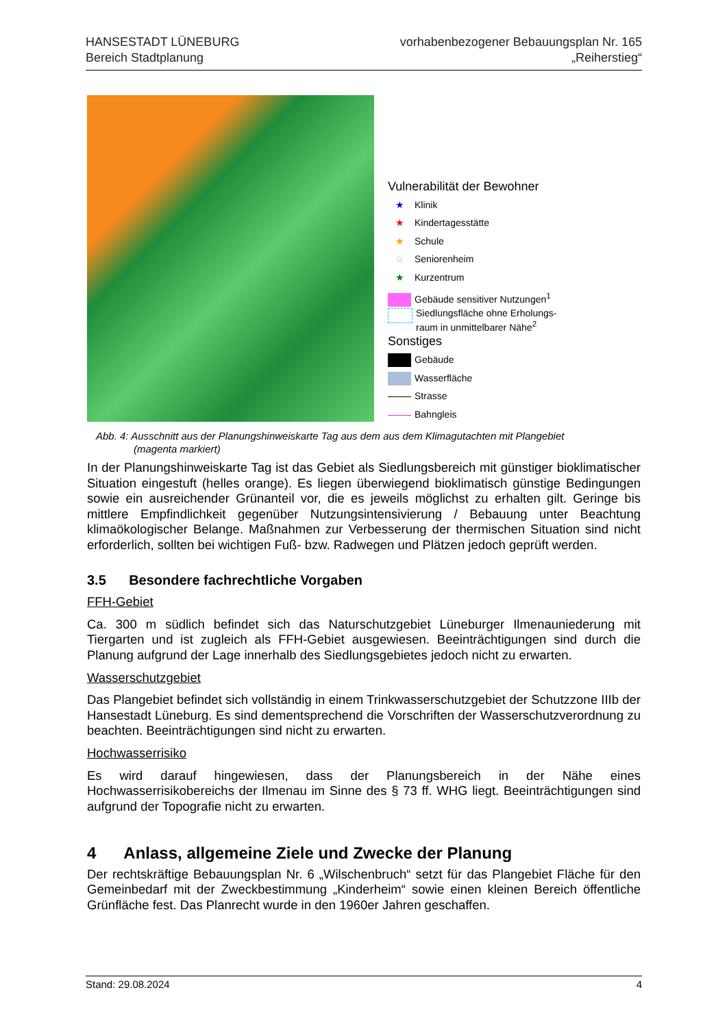HANSESTADT LÜNEBURG
Bereich Stadtplanung
vorhabenbezogener Bebauungsplan Nr. 165
„Reiherstieg“
Vulnerabilität der Bewohner
★ Klinik
★ Kindertagesstätte
★ Schule
☆ Seniorenheim
★ Kurzentrum
Gebäude sensitiver Nutzungen<sup>1</sup>
Siedlungsfläche ohne Erholungs-
raum in unmittelbarer Nähe<sup>2</sup>
Sonstiges
Gebäude
Wasserfläche
Strasse
Bahngleis
Abb. 4: Ausschnitt aus der Planungshinweiskarte Tag aus dem aus dem Klimagutachten mit Plangebiet
(magenta markiert)
In der Planungshinweiskarte Tag ist das Gebiet als Siedlungsbereich mit günstiger bioklimatischer Situation eingestuft (helles orange). Es liegen überwiegend bioklimatisch günstige Bedingungen sowie ein ausreichender Grünanteil vor, die es jeweils möglichst zu erhalten gilt. Geringe bis mittlere Empfindlichkeit gegenüber Nutzungsintensivierung / Bebauung unter Beachtung klimaökologischer Belange. Maßnahmen zur Verbesserung der thermischen Situation sind nicht erforderlich, sollten bei wichtigen Fuß- bzw. Radwegen und Plätzen jedoch geprüft werden.
3.5 Besondere fachrechtliche Vorgaben
FFH-Gebiet
Ca. 300 m südlich befindet sich das Naturschutzgebiet Lüneburger Ilmenauniederung mit Tiergarten und ist zugleich als FFH-Gebiet ausgewiesen. Beeinträchtigungen sind durch die Planung aufgrund der Lage innerhalb des Siedlungsgebietes jedoch nicht zu erwarten.
Wasserschutzgebiet
Das Plangebiet befindet sich vollständig in einem Trinkwasserschutzgebiet der Schutzzone IIIb der Hansestadt Lüneburg. Es sind dementsprechend die Vorschriften der Wasserschutzverordnung zu beachten. Beeinträchtigungen sind nicht zu erwarten.
Hochwasserrisiko
Es wird darauf hingewiesen, dass der Planungsbereich in der Nähe eines Hochwasserrisikobereichs der Ilmenau im Sinne des § 73 ff. WHG liegt. Beeinträchtigungen sind aufgrund der Topografie nicht zu erwarten.
4 Anlass, allgemeine Ziele und Zwecke der Planung
Der rechtskräftige Bebauungsplan Nr. 6 „Wilschenbruch“ setzt für das Plangebiet Fläche für den Gemeinbedarf mit der Zweckbestimmung „Kinderheim“ sowie einen kleinen Bereich öffentliche Grünfläche fest. Das Planrecht wurde in den 1960er Jahren geschaffen.
Stand: 29.08.2024 4